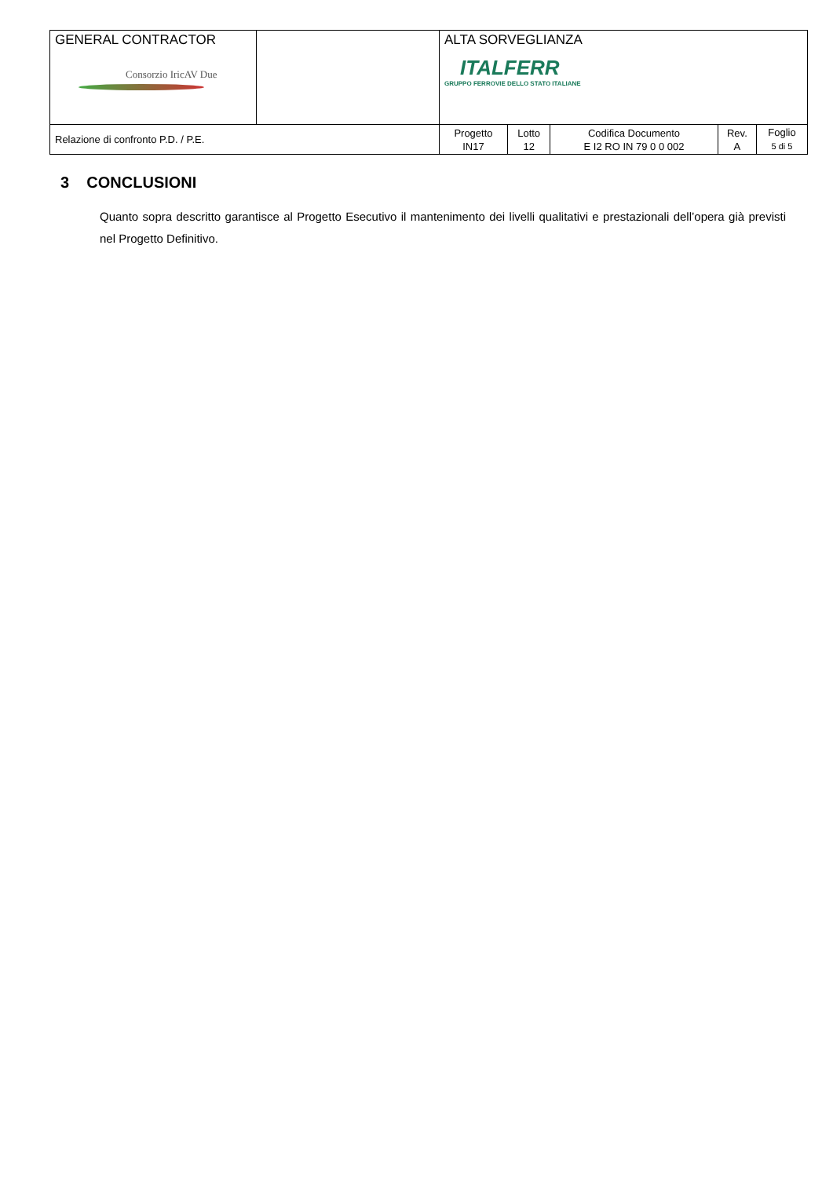| GENERAL CONTRACTOR Consorzio IricAV Due | | ALTA SORVEGLIANZA ITALFERR GRUPPO FERROVIE DELLO STATO ITALIANE | | | | |
| Relazione di confronto P.D. / P.E. | | Progetto IN17 | Lotto 12 | Codifica Documento E I2 RO IN 79 0 0 002 | Rev. A | Foglio 5 di 5 |
3 CONCLUSIONI
Quanto sopra descritto garantisce al Progetto Esecutivo il mantenimento dei livelli qualitativi e prestazionali dell’opera già previsti nel Progetto Definitivo.